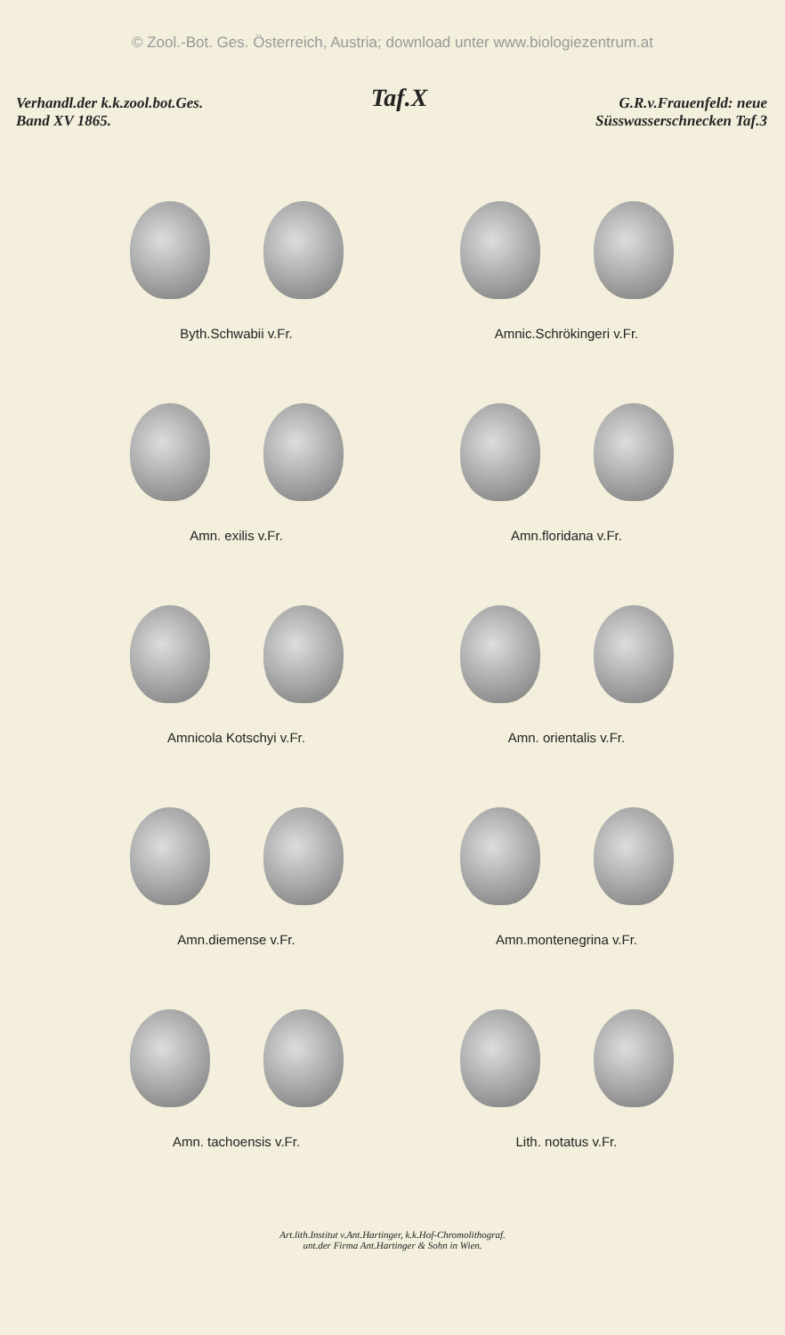© Zool.-Bot. Ges. Österreich, Austria; download unter www.biologiezentrum.at
Verhandl.der k.k.zool.bot.Ges.
Band XV 1865.
Taf.X
G.R.v.Frauenfeld: neue
Süsswasserschnecken Taf.3
Byth.Schwabii v.Fr.
Amnic.Schrökingeri v.Fr.
Amn. exilis v.Fr.
Amn.floridana v.Fr.
Amnicola Kotschyi v.Fr.
Amn. orientalis v.Fr.
Amn.diemense v.Fr.
Amn.montenegrina v.Fr.
Amn. tachoensis v.Fr.
Lith. notatus v.Fr.
Art.lith.Institut v.Ant.Hartinger, k.k.Hof-Chromolithograf.
unt.der Firma Ant.Hartinger & Sohn in Wien.